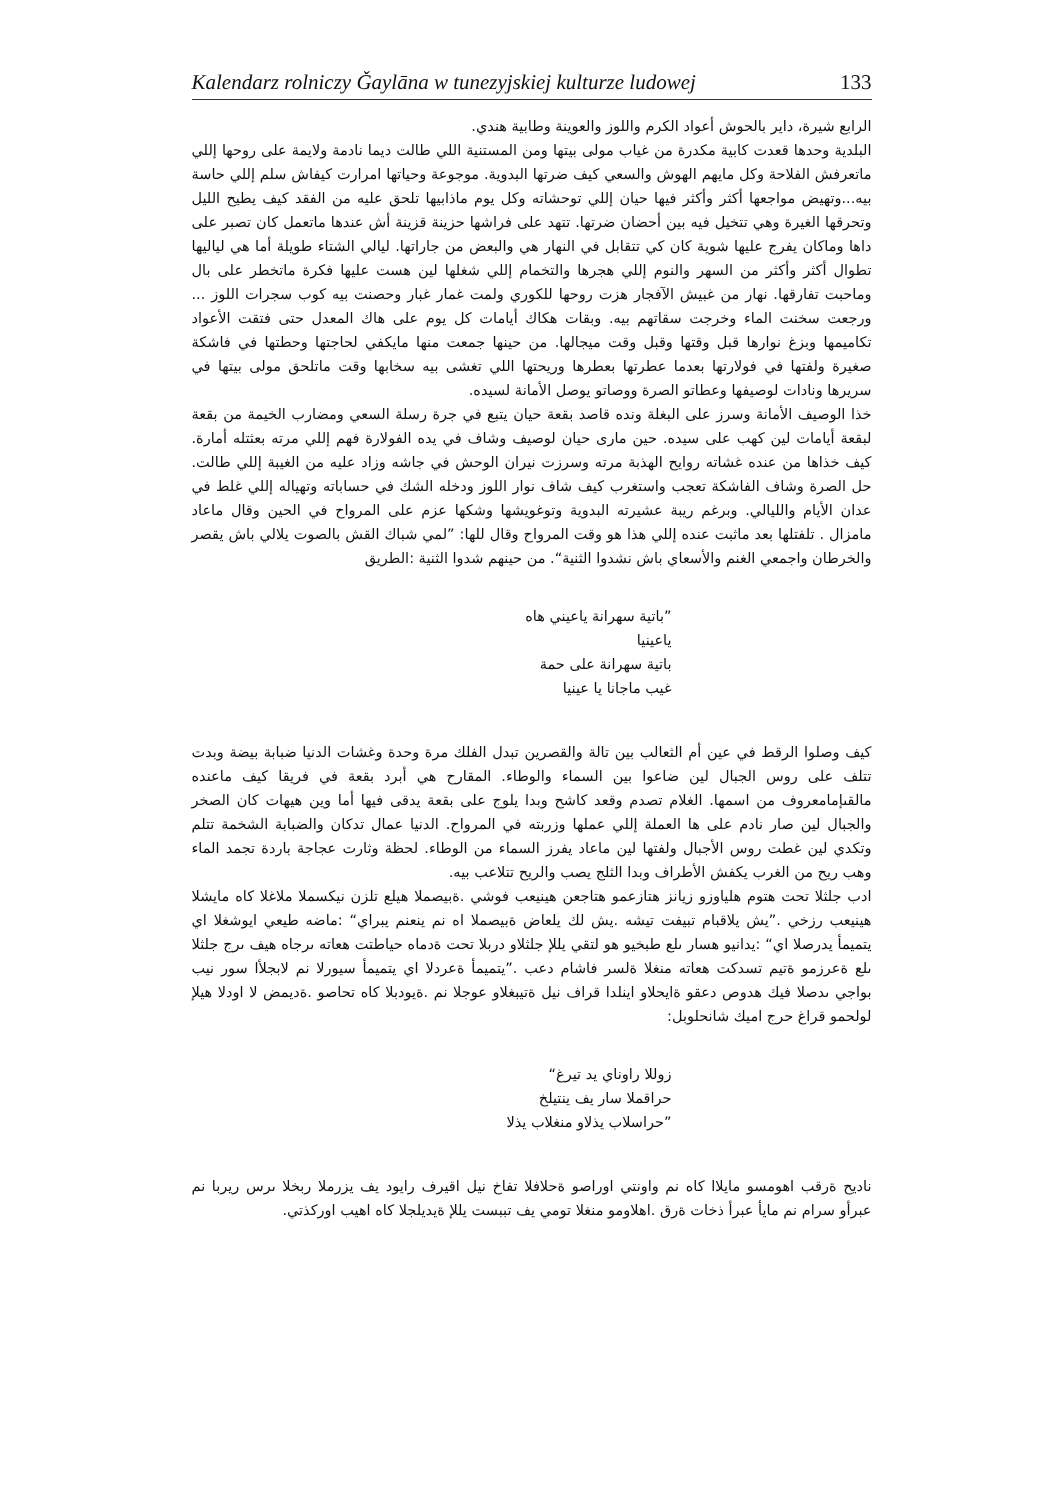Kalendarz rolniczy Ǧaylāna w tunezyjskiej kulturze ludowej 133
الرابع شيرة، داير بالحوش أعواد الكرم واللوز والعوينة وطابية هندي.
البلدية وحدها قعدت كابية مكدرة من غياب مولى بيتها ومن المستنية اللي طالت ديما نادمة ولايمة على روحها إللي ماتعرفش الفلاحة وكل مايهم الهوش والسعي كيف ضرتها البدوية. موجوعة وحياتها امرارت كيفاش سلم إللي حاسة بيه...وتهيض مواجعها أكثر وأكثر فيها حيان إللي توحشاته وكل يوم ماذابيها تلحق عليه من الفقد كيف يطيح الليل وتحرقها الغيرة وهي تتخيل فيه بين أحضان ضرتها. تتهد على فراشها حزينة قزينة أش عندها ماتعمل كان تصبر على داها وماكان يفرج عليها شوية كان كي تتقابل في النهار هي والبعض من جاراتها. ليالي الشتاء طويلة أما هي لياليها تطوال أكثر وأكثر من السهر والنوم إللي هجرها والتخمام إللي شغلها لين هست عليها فكرة ماتخطر على بال وماحبت تفارقها. نهار من غبيش الآفجار هزت روحها للكوري ولمت غمار غبار وحصنت بيه كوب سجرات اللوز ... ورجعت سخنت الماء وخرجت سقاتهم بيه. وبقات هكاك أيامات كل يوم على هاك المعدل حتى فتقت الأعواد تكاميمها وبزغ نوارها قبل وقتها وقبل وقت ميجالها. من حينها جمعت منها مايكفي لحاجتها وحطتها في فاشكة صغيرة ولفتها في فولارتها بعدما عطرتها بعطرها وريحتها اللي تغشى بيه سخابها وقت ماتلحق مولى بيتها في سريرها ونادات لوصيفها وعطاتو الصرة ووصاتو يوصل الأمانة لسيده.
خذا الوصيف الأمانة وسرز على البغلة ونده قاصد بقعة حيان يتبع في جرة رسلة السعي ومضارب الخيمة من بقعة لبقعة أيامات لين كهب على سيده. حين مارى حيان لوصيف وشاف في يده الفولارة فهم إللي مرته بعثتله أمارة. كيف خذاها من عنده غشاته روايح الهذبة مرته وسرزت نيران الوحش في جاشه وزاد عليه من الغيبة إللي طالت. حل الصرة وشاف الفاشكة تعجب واستغرب كيف شاف نوار اللوز ودخله الشك في حساباته وتهياله إللي غلط في عدان الأيام والليالي. وبرغم ريبة عشيرته البدوية وتوغويشها وشكها عزم على المرواح في الحين وقال ماعاد مامزال . تلفتلها بعد ماثبت عنده إللي هذا هو وقت المرواح وقال للها: ”لمي شباك القش بالصوت يلالي باش يقصر والخرطان واجمعي الغنم والأسعاي باش نشدوا الثنية“. من حينهم شدوا الثنية :الطريق
”باتية سهرانة ياعيني هاه
ياعينيا
باتية سهرانة على حمة
غيب ماجانا يا عينيا
كيف وصلوا الرقط في عين أم الثعالب بين تالة والقصرين تبدل الفلك مرة وحدة وغشات الدنيا ضبابة بيضة وبدت تتلف على روس الجبال لين ضاعوا بين السماء والوطاء. المقارح هي أبرد بقعة في فريقا كيف ماعنده مالقىإمامعروف من اسمها. الغلام تصدم وقعد كاشح وبدا يلوج على بقعة يدقى فيها أما وين هيهات كان الصخر والجبال لين صار نادم على ها العملة إللي عملها وزربته في المرواح. الدنيا عمال تدكان والضبابة الشخمة تتلم وتكدي لين غطت روس الأجبال ولفتها لين ماعاد يفرز السماء من الوطاء. لحظة وثارت عجاجة باردة تجمد الماء وهب ريح من الغرب يكفش الأطراف وبدا الثلج يصب والريح تتلاعب بيه.
ادب جلثلا تحت هتوم هلياوزو زيانز هتازعمو هتاجعن هينيعب فوشي .ةبيصملا هيلع تلزن نيكسملا ملاغلا كاه مايشلا هينيعب رزخي .”يش يلاقبام تبيفت تيشه .يش لك يلعاض ةبيصملا اه نم ينعنم يبراي“ :ماضه طيعي ايوشغلا اي يتميمأ يدرصلا اي“ :يدانيو هسار ىلع طبخيو هو لتقي يللإ جلثلاو دربلا تحت ةدماه حياطتت هعاته ىرجاه هيف ىرج جلثلا ىلع ةعرزمو ةتيم تسدكت هعاته منغلا ةلسر فاشام دعب .”يتميمأ ةعردلا اي يتميمأ سيورلا نم لابجلأا سور نيب بواجي ىدصلا فيك هدوص دعقو ةايحلاو اينلدا قراف نيل ةتيبغلاو عوجلا نم .ةيودبلا كاه تحاصو .ةديمض لا اودلا هيلإ لولحمو قراغ حرج اميك شانحلوبل:
زوللا راوناي يد تيرغ“
حراقملا سار يف ينتيلخ
”حراسلاب يذلاو منغلاب يذلا
ناديح ةرقب اهومسو مايلاا كاه نم واونتي اوراصو ةحلافلا تفاخ نيل اقيرف رايود يف يزرملا ربخلا ىرس ريربا نم عبرأو سرام نم مايأ عبرأ ذخات ةرق .اهلاومو منغلا تومي يف تببست يللإ ةيديلجلا كاه اهيب اوركذتي.